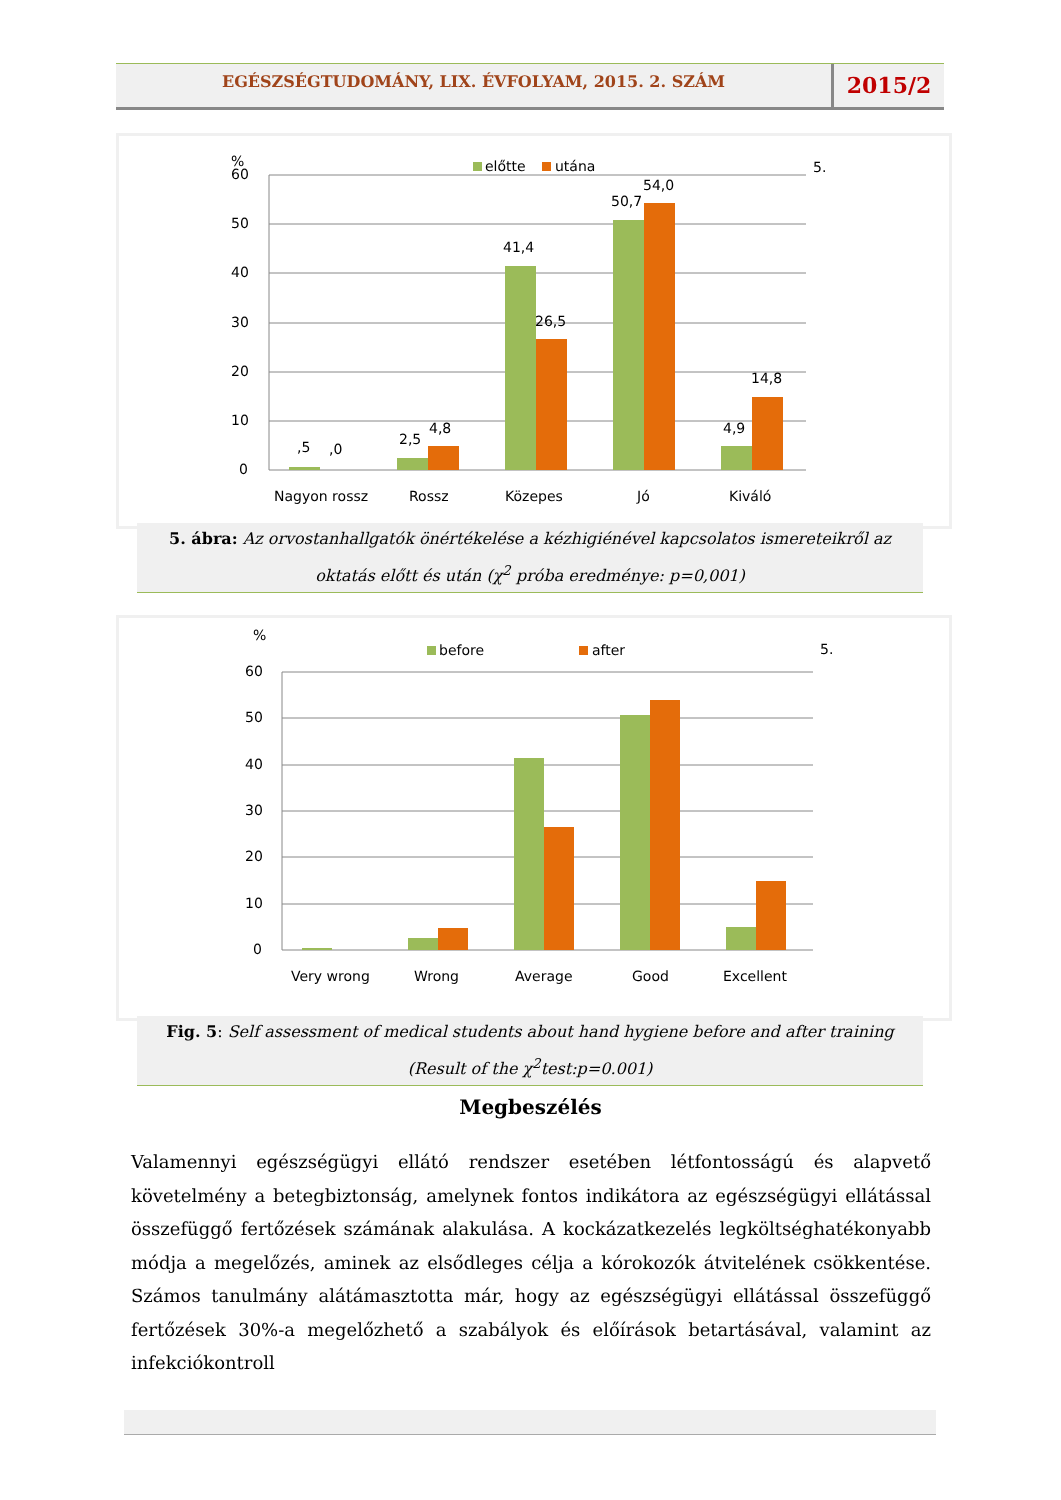EGÉSZSÉGTUDOMÁNY, LIX. ÉVFOLYAM, 2015. 2. SZÁM
2015/2
60
50
40
30
20
10
0
%
előtte
utána
5.
,5
,0
2,5
4,8
41,4
26,5
50,7
54,0
4,9
14,8
Nagyon rossz
Rossz
Közepes
Jó
Kiváló
5. ábra: Az orvostanhallgatók önértékelése a kézhigiénével kapcsolatos ismereteikről az oktatás előtt és után (χ<sup>2</sup> próba eredménye: p=0,001)
60
50
40
30
20
10
0
%
before
after
5.
Very wrong
Wrong
Average
Good
Excellent
Fig. 5: Self assessment of medical students about hand hygiene before and after training (Result of the χ<sup>2</sup>test:p=0.001)
Megbeszélés
Valamennyi egészségügyi ellátó rendszer esetében létfontosságú és alapvető követelmény a betegbiztonság, amelynek fontos indikátora az egészségügyi ellátással összefüggő fertőzések számának alakulása. A kockázatkezelés legköltséghatékonyabb módja a megelőzés, aminek az elsődleges célja a kórokozók átvitelének csökkentése. Számos tanulmány alátámasztotta már, hogy az egészségügyi ellátással összefüggő fertőzések 30%-a megelőzhető a szabályok és előírások betartásával, valamint az infekciókontroll